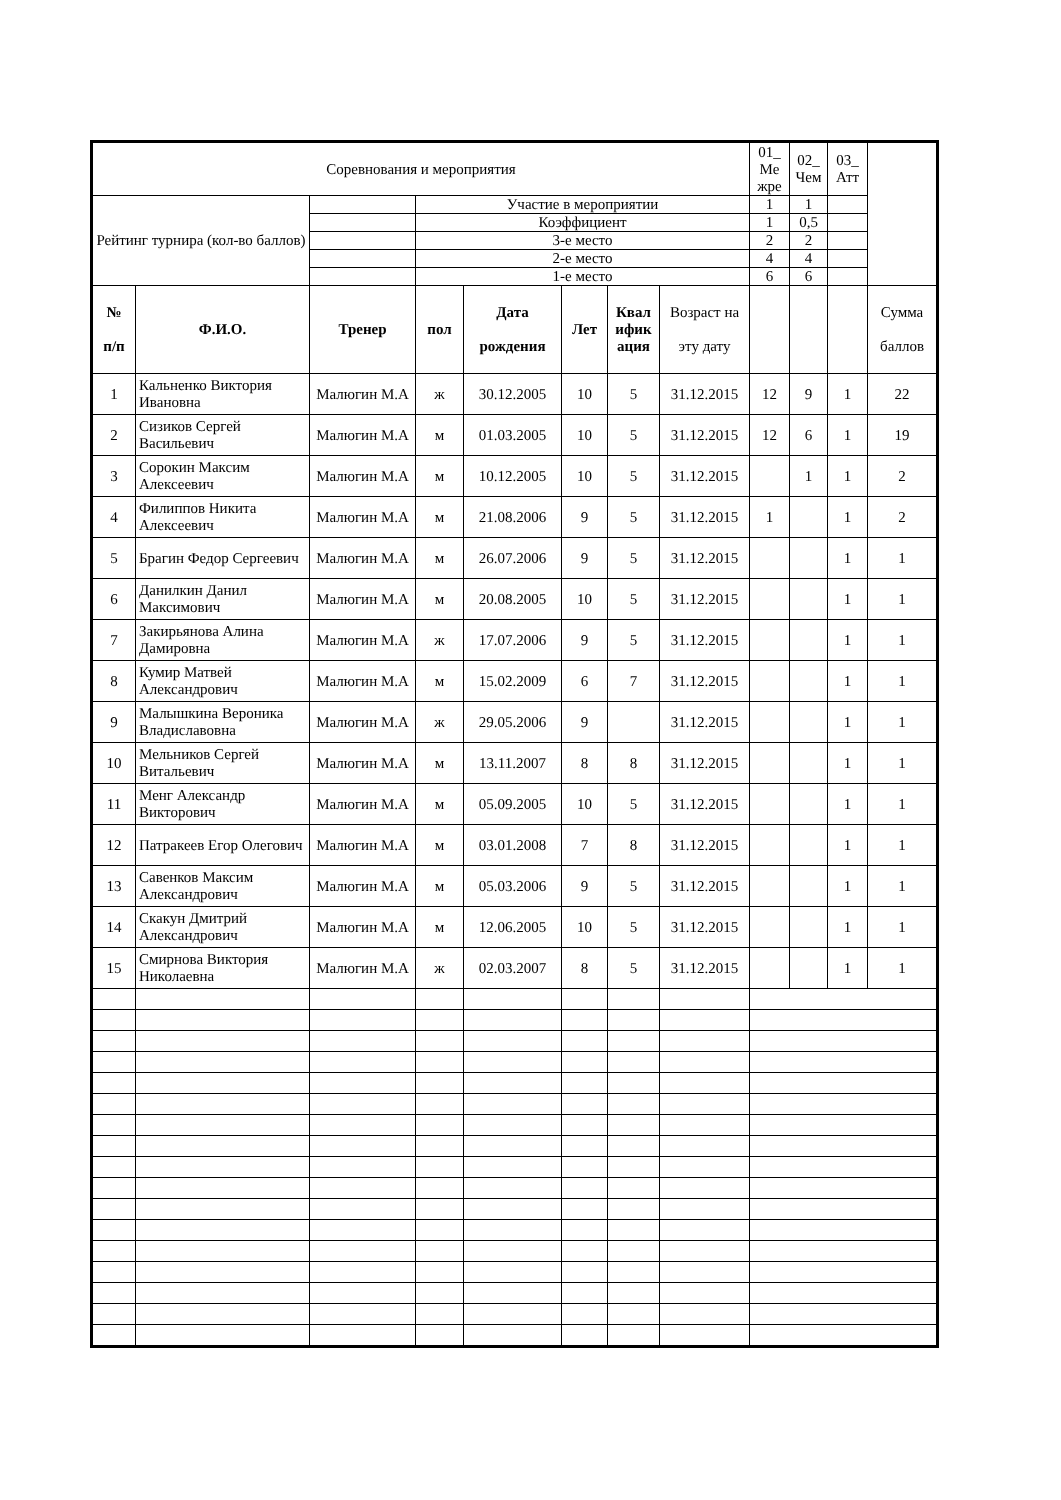| Соревнования и мероприятия | | | | | | | | 01_ Ме жре | 02_ Чем | 03_ Атт | |
| Рейтинг турнира (кол-во баллов) | | | Участие в мероприятии | | | | | 1 | 1 | | |
| | | | Коэффициент | | | | | 1 | 0,5 | | |
| | | | 3-е место | | | | | 2 | 2 | | |
| | | | 2-е место | | | | | 4 | 4 | | |
| | | | 1-е место | | | | | 6 | 6 | | |
| № п/п | Ф.И.О. | Тренер | пол | Дата рождения | Лет | Квал ифик ация | Возраст на эту дату | | | | Сумма баллов |
| 1 | Кальненко Виктория Ивановна | Малюгин М.А | ж | 30.12.2005 | 10 | 5 | 31.12.2015 | 12 | 9 | 1 | 22 |
| 2 | Сизиков Сергей Васильевич | Малюгин М.А | м | 01.03.2005 | 10 | 5 | 31.12.2015 | 12 | 6 | 1 | 19 |
| 3 | Сорокин Максим Алексеевич | Малюгин М.А | м | 10.12.2005 | 10 | 5 | 31.12.2015 | | 1 | 1 | 2 |
| 4 | Филиппов Никита Алексеевич | Малюгин М.А | м | 21.08.2006 | 9 | 5 | 31.12.2015 | 1 | | 1 | 2 |
| 5 | Брагин Федор Сергеевич | Малюгин М.А | м | 26.07.2006 | 9 | 5 | 31.12.2015 | | | 1 | 1 |
| 6 | Данилкин Данил Максимович | Малюгин М.А | м | 20.08.2005 | 10 | 5 | 31.12.2015 | | | 1 | 1 |
| 7 | Закирьянова Алина Дамировна | Малюгин М.А | ж | 17.07.2006 | 9 | 5 | 31.12.2015 | | | 1 | 1 |
| 8 | Кумир Матвей Александрович | Малюгин М.А | м | 15.02.2009 | 6 | 7 | 31.12.2015 | | | 1 | 1 |
| 9 | Малышкина Вероника Владиславовна | Малюгин М.А | ж | 29.05.2006 | 9 | | 31.12.2015 | | | 1 | 1 |
| 10 | Мельников Сергей Витальевич | Малюгин М.А | м | 13.11.2007 | 8 | 8 | 31.12.2015 | | | 1 | 1 |
| 11 | Менг Александр Викторович | Малюгин М.А | м | 05.09.2005 | 10 | 5 | 31.12.2015 | | | 1 | 1 |
| 12 | Патракеев Егор Олегович | Малюгин М.А | м | 03.01.2008 | 7 | 8 | 31.12.2015 | | | 1 | 1 |
| 13 | Савенков Максим Александрович | Малюгин М.А | м | 05.03.2006 | 9 | 5 | 31.12.2015 | | | 1 | 1 |
| 14 | Скакун Дмитрий Александрович | Малюгин М.А | м | 12.06.2005 | 10 | 5 | 31.12.2015 | | | 1 | 1 |
| 15 | Смирнова Виктория Николаевна | Малюгин М.А | ж | 02.03.2007 | 8 | 5 | 31.12.2015 | | | 1 | 1 |